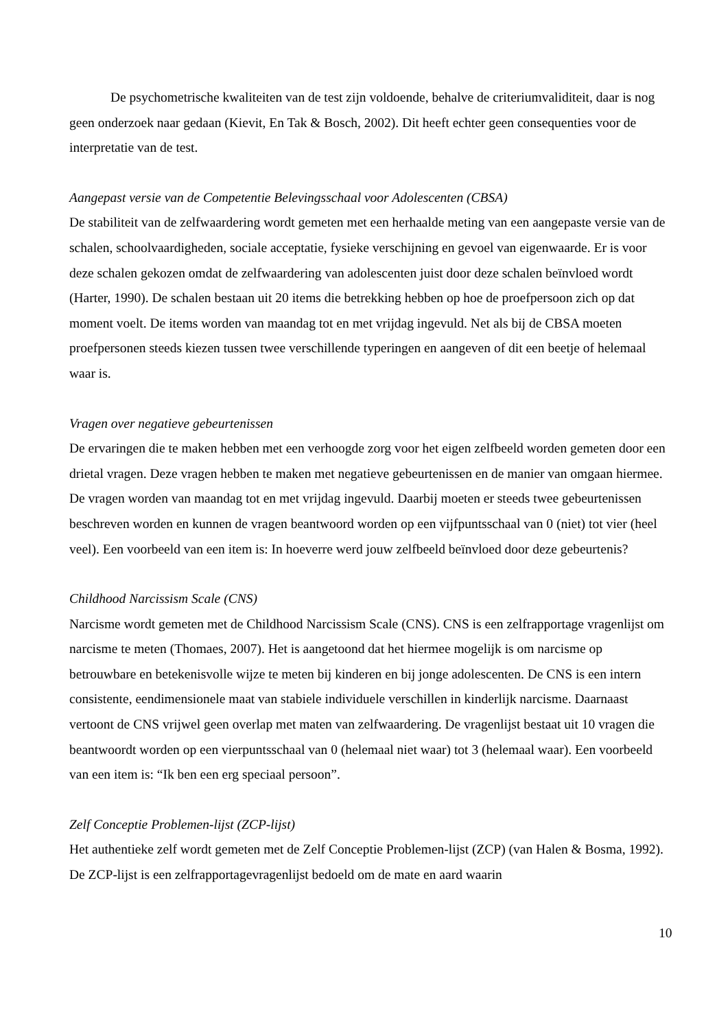De psychometrische kwaliteiten van de test zijn voldoende, behalve de criteriumvaliditeit, daar is nog geen onderzoek naar gedaan (Kievit, En Tak & Bosch, 2002). Dit heeft echter geen consequenties voor de interpretatie van de test.
Aangepast versie van de Competentie Belevingsschaal voor Adolescenten (CBSA)
De stabiliteit van de zelfwaardering wordt gemeten met een herhaalde meting van een aangepaste versie van de schalen, schoolvaardigheden, sociale acceptatie, fysieke verschijning en gevoel van eigenwaarde. Er is voor deze schalen gekozen omdat de zelfwaardering van adolescenten juist door deze schalen beïnvloed wordt (Harter, 1990). De schalen bestaan uit 20 items die betrekking hebben op hoe de proefpersoon zich op dat moment voelt. De items worden van maandag tot en met vrijdag ingevuld. Net als bij de CBSA moeten proefpersonen steeds kiezen tussen twee verschillende typeringen en aangeven of dit een beetje of helemaal waar is.
Vragen over negatieve gebeurtenissen
De ervaringen die te maken hebben met een verhoogde zorg voor het eigen zelfbeeld worden gemeten door een drietal vragen. Deze vragen hebben te maken met negatieve gebeurtenissen en de manier van omgaan hiermee. De vragen worden van maandag tot en met vrijdag ingevuld. Daarbij moeten er steeds twee gebeurtenissen beschreven worden en kunnen de vragen beantwoord worden op een vijfpuntsschaal van 0 (niet) tot vier (heel veel). Een voorbeeld van een item is: In hoeverre werd jouw zelfbeeld beïnvloed door deze gebeurtenis?
Childhood Narcissism Scale (CNS)
Narcisme wordt gemeten met de Childhood Narcissism Scale (CNS). CNS is een zelfrapportage vragenlijst om narcisme te meten (Thomaes, 2007). Het is aangetoond dat het hiermee mogelijk is om narcisme op betrouwbare en betekenisvolle wijze te meten bij kinderen en bij jonge adolescenten. De CNS is een intern consistente, eendimensionele maat van stabiele individuele verschillen in kinderlijk narcisme. Daarnaast vertoont de CNS vrijwel geen overlap met maten van zelfwaardering. De vragenlijst bestaat uit 10 vragen die beantwoordt worden op een vierpuntsschaal van 0 (helemaal niet waar) tot 3 (helemaal waar). Een voorbeeld van een item is: “Ik ben een erg speciaal persoon”.
Zelf Conceptie Problemen-lijst (ZCP-lijst)
Het authentieke zelf wordt gemeten met de Zelf Conceptie Problemen-lijst (ZCP) (van Halen & Bosma, 1992). De ZCP-lijst is een zelfrapportagevragenlijst bedoeld om de mate en aard waarin
10